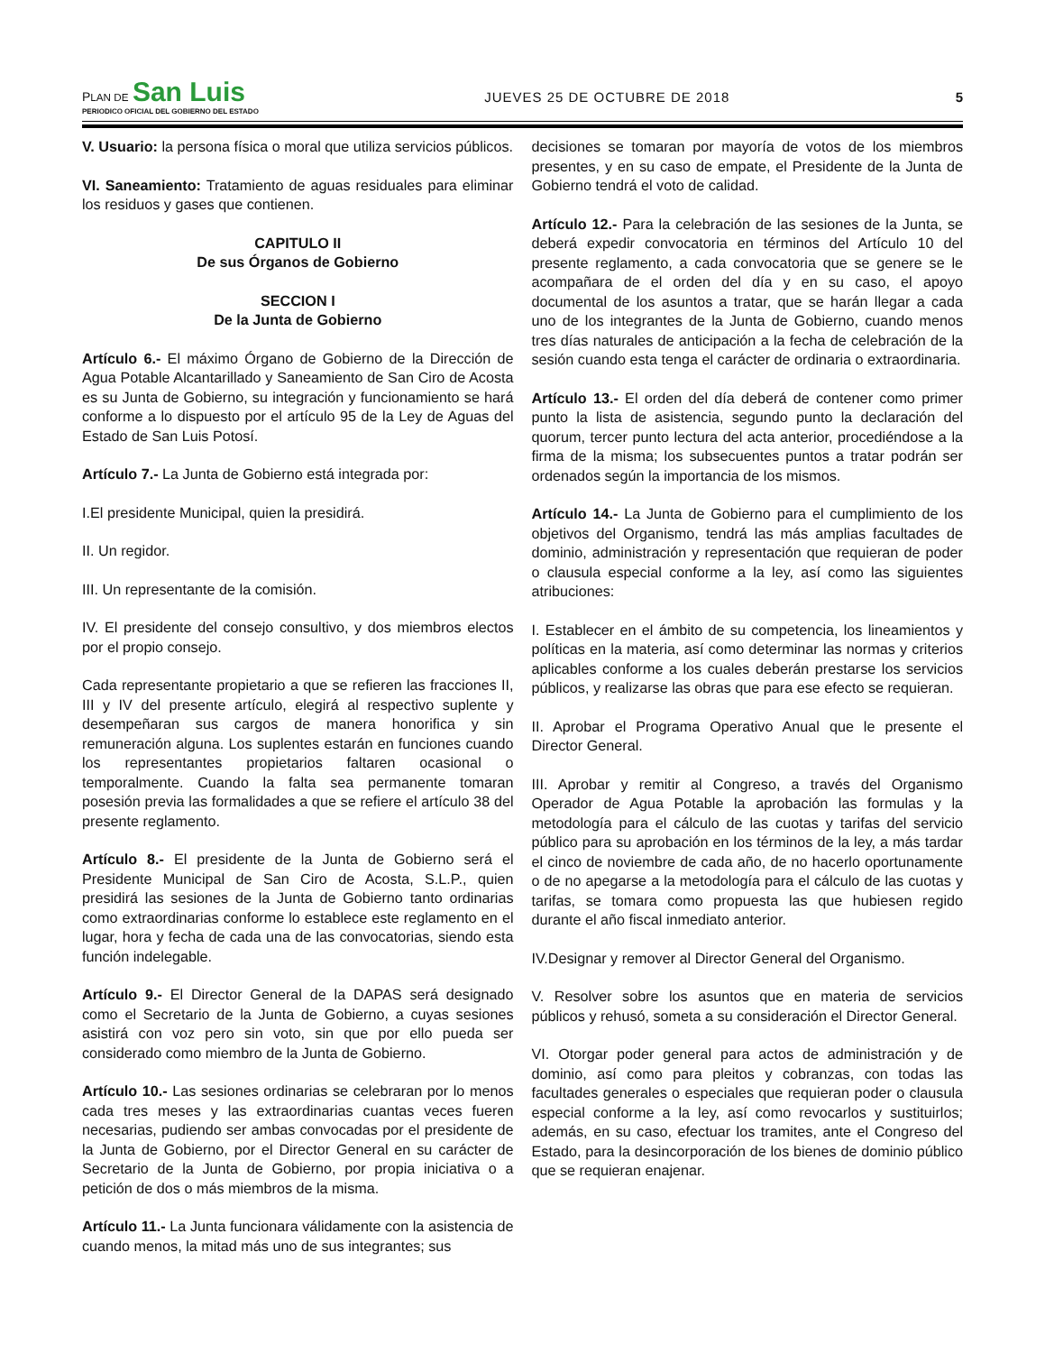PLAN DE San Luis
PERIODICO OFICIAL DEL GOBIERNO DEL ESTADO
JUEVES 25 DE OCTUBRE DE 2018
5
V. Usuario: la persona física o moral que utiliza servicios públicos.
VI. Saneamiento: Tratamiento de aguas residuales para eliminar los residuos y gases que contienen.
CAPITULO II
De sus Órganos de Gobierno
SECCION I
De la Junta de Gobierno
Artículo 6.- El máximo Órgano de Gobierno de la Dirección de Agua Potable Alcantarillado y Saneamiento de San Ciro de Acosta es su Junta de Gobierno, su integración y funcionamiento se hará conforme a lo dispuesto por el artículo 95 de la Ley de Aguas del Estado de San Luis Potosí.
Artículo 7.- La Junta de Gobierno está integrada por:
I.El presidente Municipal, quien la presidirá.
II. Un regidor.
III. Un representante de la comisión.
IV. El presidente del consejo consultivo, y dos miembros electos por el propio consejo.
Cada representante propietario a que se refieren las fracciones II, III y IV del presente artículo, elegirá al respectivo suplente y desempeñaran sus cargos de manera honorifica y sin remuneración alguna. Los suplentes estarán en funciones cuando los representantes propietarios faltaren ocasional o temporalmente. Cuando la falta sea permanente tomaran posesión previa las formalidades a que se refiere el artículo 38 del presente reglamento.
Artículo 8.- El presidente de la Junta de Gobierno será el Presidente Municipal de San Ciro de Acosta, S.L.P., quien presidirá las sesiones de la Junta de Gobierno tanto ordinarias como extraordinarias conforme lo establece este reglamento en el lugar, hora y fecha de cada una de las convocatorias, siendo esta función indelegable.
Artículo 9.- El Director General de la DAPAS será designado como el Secretario de la Junta de Gobierno, a cuyas sesiones asistirá con voz pero sin voto, sin que por ello pueda ser considerado como miembro de la Junta de Gobierno.
Artículo 10.- Las sesiones ordinarias se celebraran por lo menos cada tres meses y las extraordinarias cuantas veces fueren necesarias, pudiendo ser ambas convocadas por el presidente de la Junta de Gobierno, por el Director General en su carácter de Secretario de la Junta de Gobierno, por propia iniciativa o a petición de dos o más miembros de la misma.
Artículo 11.- La Junta funcionara válidamente con la asistencia de cuando menos, la mitad más uno de sus integrantes; sus
decisiones se tomaran por mayoría de votos de los miembros presentes, y en su caso de empate, el Presidente de la Junta de Gobierno tendrá el voto de calidad.
Artículo 12.- Para la celebración de las sesiones de la Junta, se deberá expedir convocatoria en términos del Artículo 10 del presente reglamento, a cada convocatoria que se genere se le acompañara de el orden del día y en su caso, el apoyo documental de los asuntos a tratar, que se harán llegar a cada uno de los integrantes de la Junta de Gobierno, cuando menos tres días naturales de anticipación a la fecha de celebración de la sesión cuando esta tenga el carácter de ordinaria o extraordinaria.
Artículo 13.- El orden del día deberá de contener como primer punto la lista de asistencia, segundo punto la declaración del quorum, tercer punto lectura del acta anterior, procediéndose a la firma de la misma; los subsecuentes puntos a tratar podrán ser ordenados según la importancia de los mismos.
Artículo 14.- La Junta de Gobierno para el cumplimiento de los objetivos del Organismo, tendrá las más amplias facultades de dominio, administración y representación que requieran de poder o clausula especial conforme a la ley, así como las siguientes atribuciones:
I. Establecer en el ámbito de su competencia, los lineamientos y políticas en la materia, así como determinar las normas y criterios aplicables conforme a los cuales deberán prestarse los servicios públicos, y realizarse las obras que para ese efecto se requieran.
II. Aprobar el Programa Operativo Anual que le presente el Director General.
III. Aprobar y remitir al Congreso, a través del Organismo Operador de Agua Potable la aprobación las formulas y la metodología para el cálculo de las cuotas y tarifas del servicio público para su aprobación en los términos de la ley, a más tardar el cinco de noviembre de cada año, de no hacerlo oportunamente o de no apegarse a la metodología para el cálculo de las cuotas y tarifas, se tomara como propuesta las que hubiesen regido durante el año fiscal inmediato anterior.
IV.Designar y remover al Director General del Organismo.
V. Resolver sobre los asuntos que en materia de servicios públicos y rehusó, someta a su consideración el Director General.
VI. Otorgar poder general para actos de administración y de dominio, así como para pleitos y cobranzas, con todas las facultades generales o especiales que requieran poder o clausula especial conforme a la ley, así como revocarlos y sustituirlos; además, en su caso, efectuar los tramites, ante el Congreso del Estado, para la desincorporación de los bienes de dominio público que se requieran enajenar.